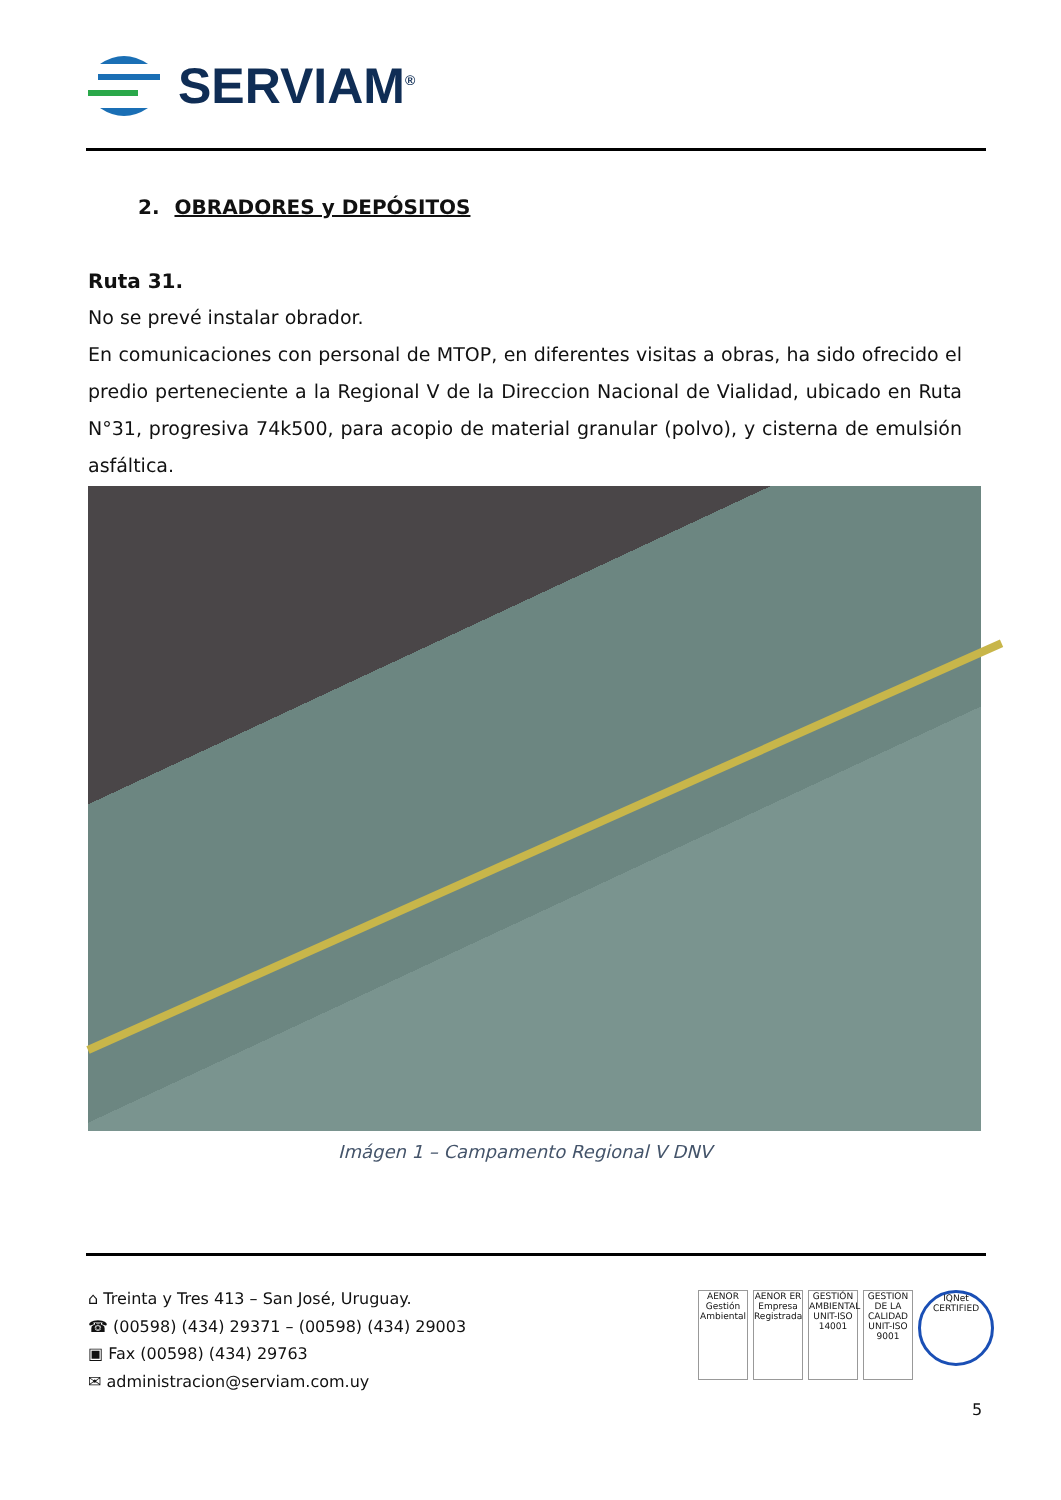SERVIAM<sup>®</sup>
2. OBRADORES y DEPÓSITOS
Ruta 31.
No se prevé instalar obrador.
En comunicaciones con personal de MTOP, en diferentes visitas a obras, ha sido ofrecido el predio perteneciente a la Regional V de la Direccion Nacional de Vialidad, ubicado en Ruta N°31, progresiva 74k500, para acopio de material granular (polvo), y cisterna de emulsión asfáltica.
Imágen 1 – Campamento Regional V DNV
⌂ Treinta y Tres 413 – San José, Uruguay.
☎ (00598) (434) 29371 – (00598) (434) 29003
▣ Fax (00598) (434) 29763
✉ administracion@serviam.com.uy
AENOR Gestión Ambiental
AENOR ER Empresa Registrada
GESTIÓN AMBIENTAL UNIT-ISO 14001
GESTION DE LA CALIDAD UNIT-ISO 9001
IQNet CERTIFIED
5